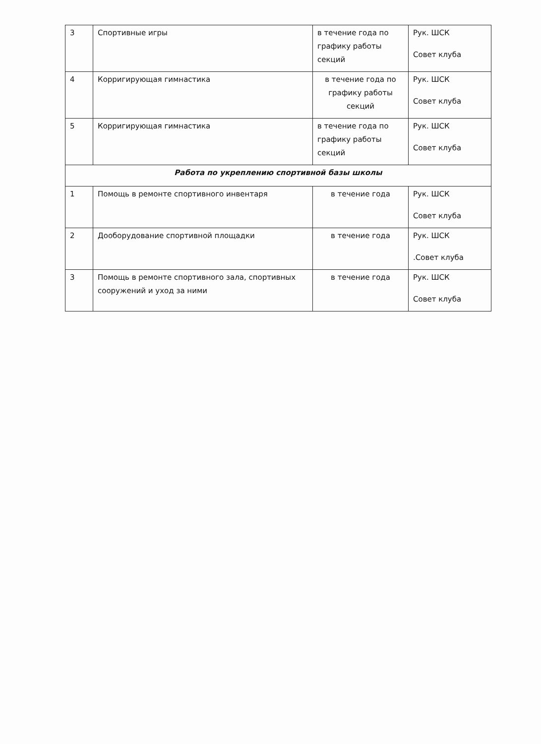| 3 | Спортивные игры | в течение года по графику работы секций | Рук. ШСК Совет клуба |
| 4 | Корригирующая гимнастика | в течение года по графику работы секций | Рук. ШСК Совет клуба |
| 5 | Корригирующая гимнастика | в течение года по графику работы секций | Рук. ШСК Совет клуба |
| Работа по укреплению спортивной базы школы | | | |
| 1 | Помощь в ремонте спортивного инвентаря | в течение года | Рук. ШСК Совет клуба |
| 2 | Дооборудование спортивной площадки | в течение года | Рук. ШСК .Совет клуба |
| 3 | Помощь в ремонте спортивного зала, спортивных сооружений и уход за ними | в течение года | Рук. ШСК Совет клуба |